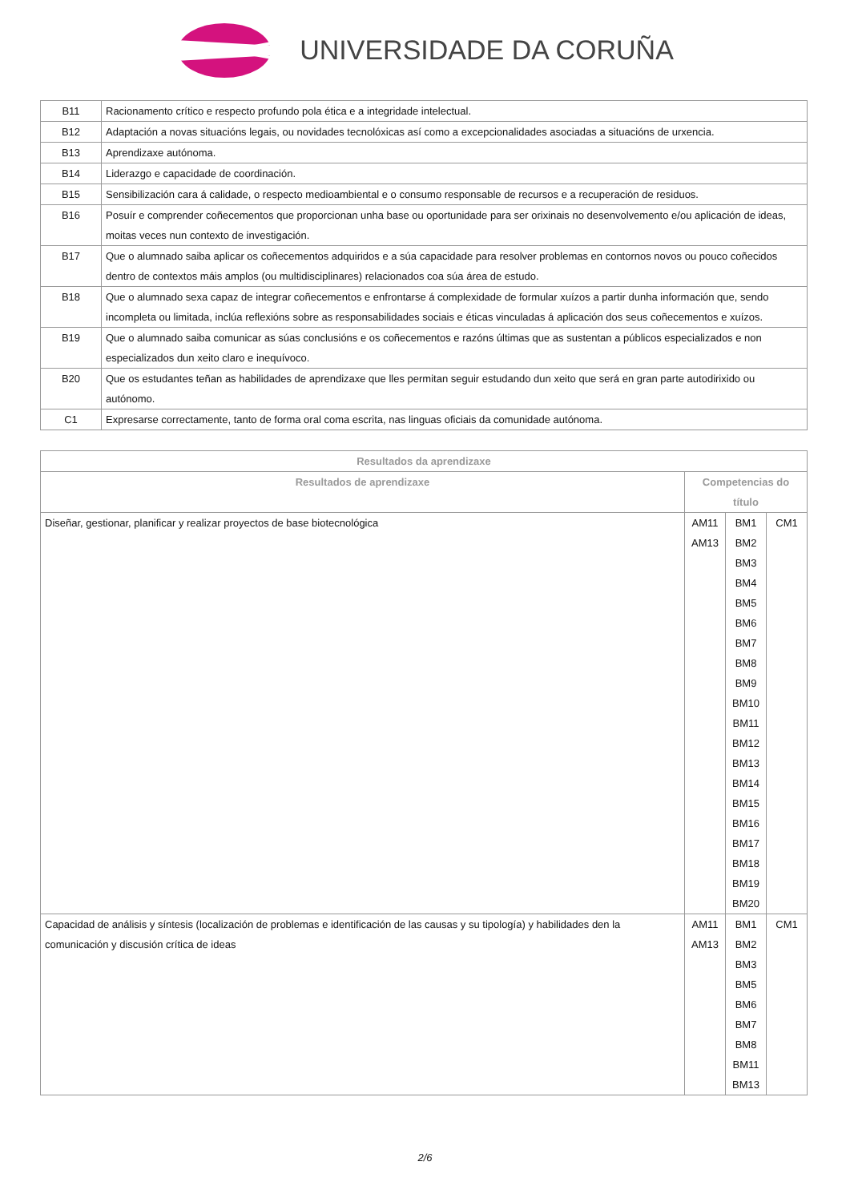UNIVERSIDADE DA CORUÑA
| B11 | Racionamento crítico e respecto profundo pola ética e a integridade intelectual. |
| B12 | Adaptación a novas situacións legais, ou novidades tecnolóxicas así como a excepcionalidades asociadas a situacións de urxencia. |
| B13 | Aprendizaxe autónoma. |
| B14 | Liderazgo e capacidade de coordinación. |
| B15 | Sensibilización cara á calidade, o respecto medioambiental e o consumo responsable de recursos e a recuperación de residuos. |
| B16 | Posuír e comprender coñecementos que proporcionan unha base ou oportunidade para ser orixinais no desenvolvemento e/ou aplicación de ideas, moitas veces nun contexto de investigación. |
| B17 | Que o alumnado saiba aplicar os coñecementos adquiridos e a súa capacidade para resolver problemas en contornos novos ou pouco coñecidos dentro de contextos máis amplos (ou multidisciplinares) relacionados coa súa área de estudo. |
| B18 | Que o alumnado sexa capaz de integrar coñecementos e enfrontarse á complexidade de formular xuízos a partir dunha información que, sendo incompleta ou limitada, inclúa reflexións sobre as responsabilidades sociais e éticas vinculadas á aplicación dos seus coñecementos e xuízos. |
| B19 | Que o alumnado saiba comunicar as súas conclusións e os coñecementos e razóns últimas que as sustentan a públicos especializados e non especializados dun xeito claro e inequívoco. |
| B20 | Que os estudantes teñan as habilidades de aprendizaxe que lles permitan seguir estudando dun xeito que será en gran parte autodirixido ou autónomo. |
| C1 | Expresarse correctamente, tanto de forma oral coma escrita, nas linguas oficiais da comunidade autónoma. |
| Resultados da aprendizaxe | | | |
| --- | --- | --- | --- |
| Resultados de aprendizaxe | Competencias do título | | |
| Diseñar, gestionar, planificar y realizar proyectos de base biotecnológica | AM11 AM13 | BM1 BM2 BM3 BM4 BM5 BM6 BM7 BM8 BM9 BM10 BM11 BM12 BM13 BM14 BM15 BM16 BM17 BM18 BM19 BM20 | CM1 |
| Capacidad de análisis y síntesis (localización de problemas e identificación de las causas y su tipología) y habilidades den la comunicación y discusión crítica de ideas | AM11 AM13 | BM1 BM2 BM3 BM5 BM6 BM7 BM8 BM11 BM13 | CM1 |
2/6